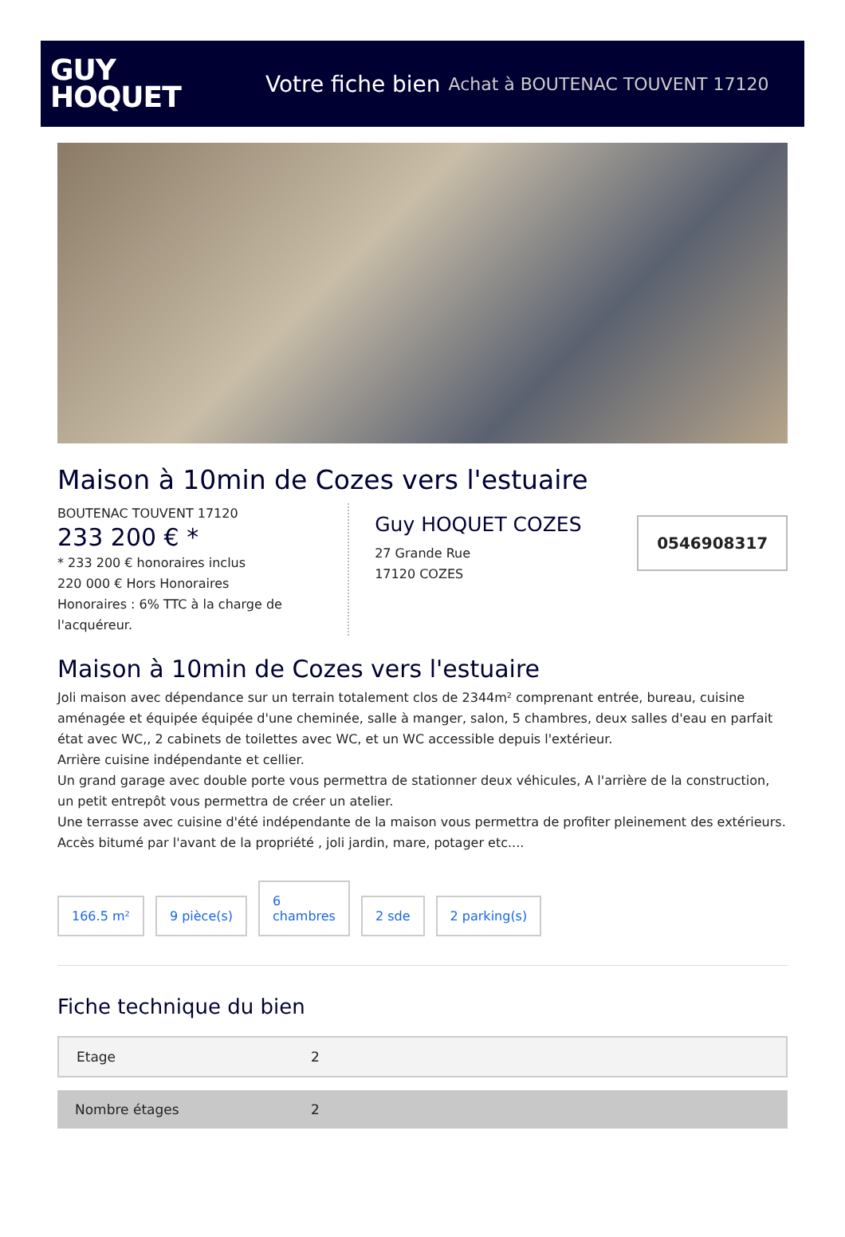GUY
HOQUET
Votre fiche bien Achat à BOUTENAC TOUVENT 17120
Maison à 10min de Cozes vers l'estuaire
BOUTENAC TOUVENT 17120
233 200 € *
* 233 200 € honoraires inclus
220 000 € Hors Honoraires
Honoraires : 6% TTC à la charge de l'acquéreur.
Guy HOQUET COZES
27 Grande Rue
17120 COZES
0546908317
Maison à 10min de Cozes vers l'estuaire
Joli maison avec dépendance sur un terrain totalement clos de 2344m² comprenant entrée, bureau, cuisine aménagée et équipée équipée d'une cheminée, salle à manger, salon, 5 chambres, deux salles d'eau en parfait état avec WC,, 2 cabinets de toilettes avec WC, et un WC accessible depuis l'extérieur.
Arrière cuisine indépendante et cellier.
Un grand garage avec double porte vous permettra de stationner deux véhicules, A l'arrière de la construction, un petit entrepôt vous permettra de créer un atelier.
Une terrasse avec cuisine d'été indépendante de la maison vous permettra de profiter pleinement des extérieurs.
Accès bitumé par l'avant de la propriété , joli jardin, mare, potager etc....
166.5 m²
9 pièce(s)
6
chambres
2 sde
2 parking(s)
Fiche technique du bien
| Etage | 2 |
| Nombre étages | 2 |